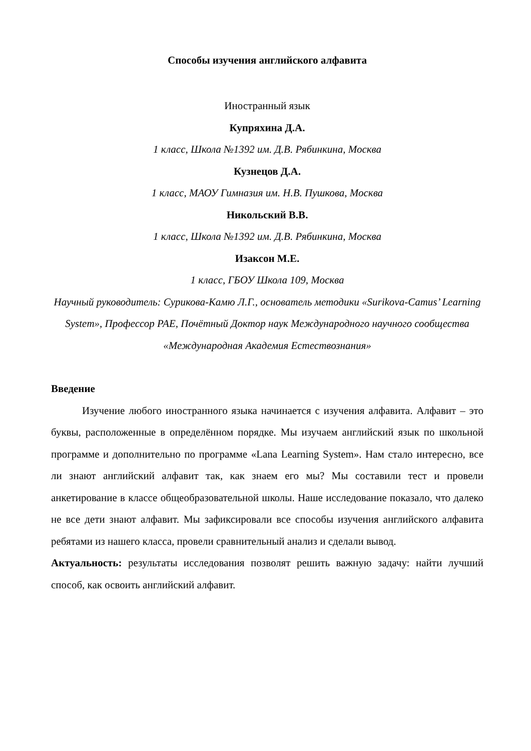Способы изучения английского алфавита
Иностранный язык
Купряхина Д.А.
1 класс, Школа №1392 им. Д.В. Рябинкина, Москва
Кузнецов Д.А.
1 класс, МАОУ Гимназия им. Н.В. Пушкова, Москва
Никольский В.В.
1 класс, Школа №1392 им. Д.В. Рябинкина, Москва
Изаксон М.Е.
1 класс, ГБОУ Школа 109, Москва
Научный руководитель: Сурикова-Камю Л.Г., основатель методики «Surikova-Camus’ Learning System», Профессор РАЕ, Почётный Доктор наук Международного научного сообщества «Международная Академия Естествознания»
Введение
Изучение любого иностранного языка начинается с изучения алфавита. Алфавит – это буквы, расположенные в определённом порядке. Мы изучаем английский язык по школьной программе и дополнительно по программе «Lana Learning System». Нам стало интересно, все ли знают английский алфавит так, как знаем его мы? Мы составили тест и провели анкетирование в классе общеобразовательной школы. Наше исследование показало, что далеко не все дети знают алфавит. Мы зафиксировали все способы изучения английского алфавита ребятами из нашего класса, провели сравнительный анализ и сделали вывод.
Актуальность: результаты исследования позволят решить важную задачу: найти лучший способ, как освоить английский алфавит.